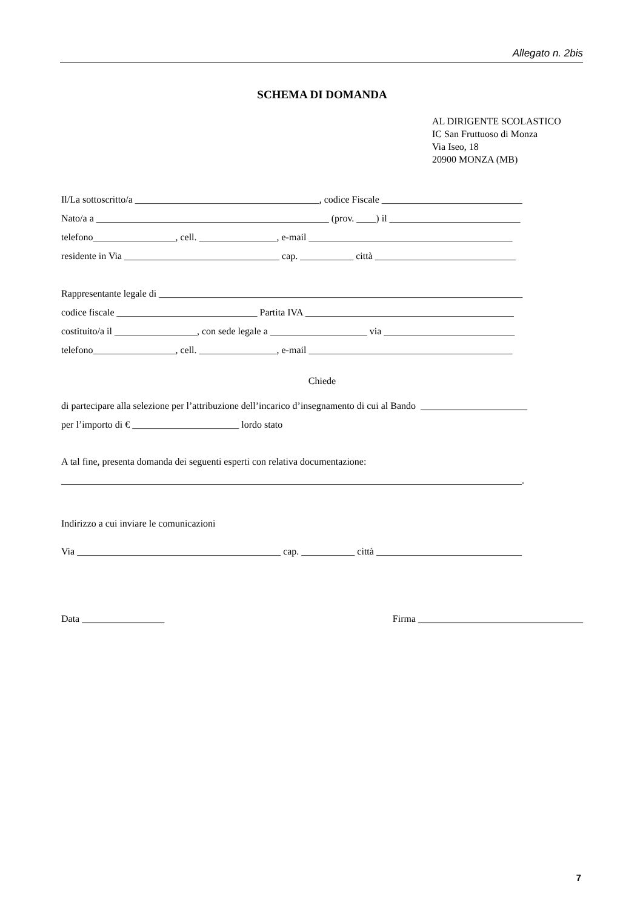Allegato n. 2bis
SCHEMA DI DOMANDA
AL DIRIGENTE SCOLASTICO
IC San Fruttuoso di Monza
Via Iseo, 18
20900 MONZA (MB)
Il/La sottoscritto/a ______________________________________, codice Fiscale _____________________________
Nato/a a ________________________________________________ (prov. ____) il ___________________________
telefono_________________, cell. ________________, e-mail __________________________________________
residente in Via ________________________________ cap. ___________ città _____________________________
Rappresentante legale di ___________________________________________________________________________
codice fiscale _____________________________ Partita IVA ___________________________________________
costituito/a il _________________, con sede legale a ____________________ via ___________________________
telefono_________________, cell. ________________, e-mail __________________________________________
Chiede
di partecipare alla selezione per l’attribuzione dell’incarico d’insegnamento di cui al Bando ______________________
per l’importo di € ______________________ lordo stato
A tal fine, presenta domanda dei seguenti esperti con relativa documentazione:
_______________________________________________________________________________________________.
Indirizzo a cui inviare le comunicazioni
Via __________________________________________ cap. ___________ città ______________________________
Data _________________ Firma __________________________________
7